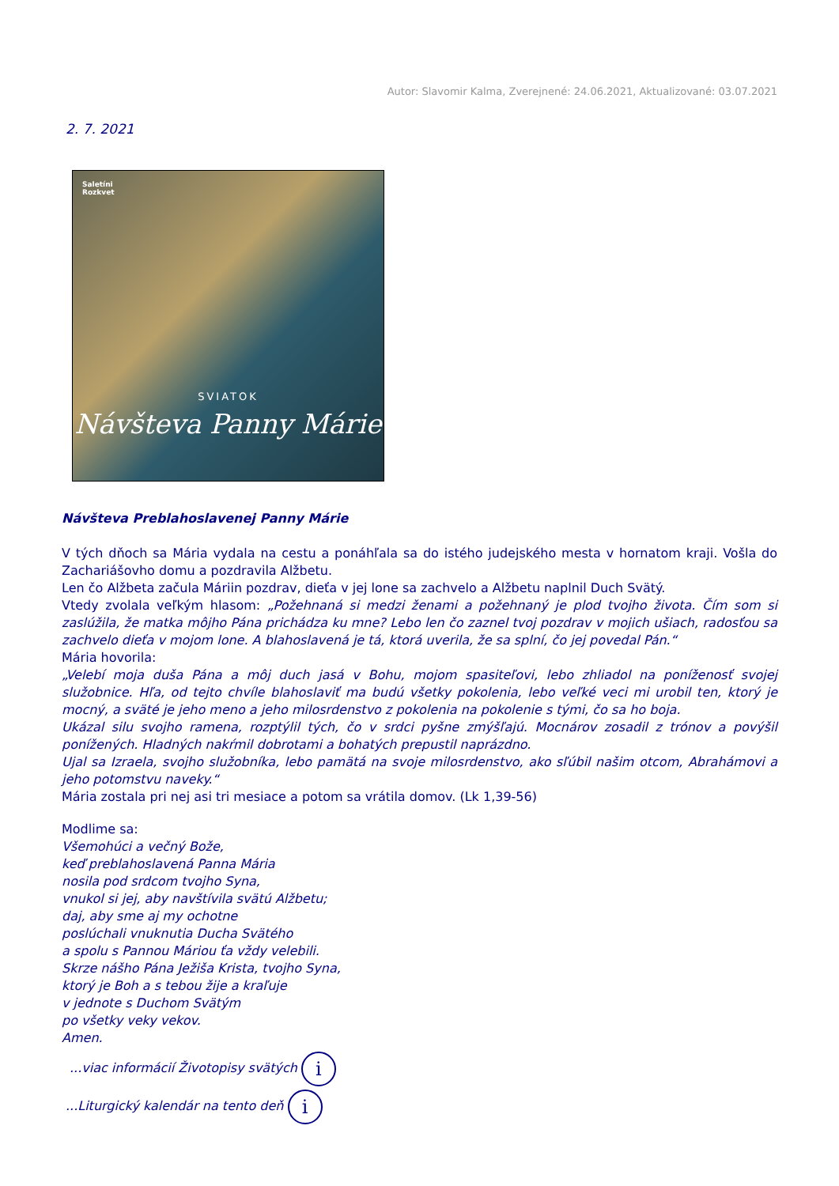Autor: Slavomir Kalma, Zverejnené: 24.06.2021, Aktualizované: 03.07.2021
2. 7. 2021
Saletíni
Rozkvet
SVIATOK
Návšteva Panny Márie
Návšteva Preblahoslavenej Panny Márie
V tých dňoch sa Mária vydala na cestu a ponáhľala sa do istého judejského mesta v hornatom kraji. Vošla do Zachariášovho domu a pozdravila Alžbetu.
Len čo Alžbeta začula Máriin pozdrav, dieťa v jej lone sa zachvelo a Alžbetu naplnil Duch Svätý.
Vtedy zvolala veľkým hlasom: „Požehnaná si medzi ženami a požehnaný je plod tvojho života. Čím som si zaslúžila, že matka môjho Pána prichádza ku mne? Lebo len čo zaznel tvoj pozdrav v mojich ušiach, radosťou sa zachvelo dieťa v mojom lone. A blahoslavená je tá, ktorá uverila, že sa splní, čo jej povedal Pán.“
Mária hovorila:
„Velebí moja duša Pána a môj duch jasá v Bohu, mojom spasiteľovi, lebo zhliadol na poníženosť svojej služobnice. Hľa, od tejto chvíle blahoslaviť ma budú všetky pokolenia, lebo veľké veci mi urobil ten, ktorý je mocný, a sväté je jeho meno a jeho milosrdenstvo z pokolenia na pokolenie s tými, čo sa ho boja.
Ukázal silu svojho ramena, rozptýlil tých, čo v srdci pyšne zmýšľajú. Mocnárov zosadil z trónov a povýšil ponížených. Hladných nakŕmil dobrotami a bohatých prepustil naprázdno.
Ujal sa Izraela, svojho služobníka, lebo pamätá na svoje milosrdenstvo, ako sľúbil našim otcom, Abrahámovi a jeho potomstvu naveky.“
Mária zostala pri nej asi tri mesiace a potom sa vrátila domov. (Lk 1,39-56)
Modlime sa:
Všemohúci a večný Bože,
keď preblahoslavená Panna Mária
nosila pod srdcom tvojho Syna,
vnukol si jej, aby navštívila svätú Alžbetu;
daj, aby sme aj my ochotne
poslúchali vnuknutia Ducha Svätého
a spolu s Pannou Máriou ťa vždy velebili.
Skrze nášho Pána Ježiša Krista, tvojho Syna,
ktorý je Boh a s tebou žije a kraľuje
v jednote s Duchom Svätým
po všetky veky vekov.
Amen.
...viac informácií Životopisy svätých i
...Liturgický kalendár na tento deň i